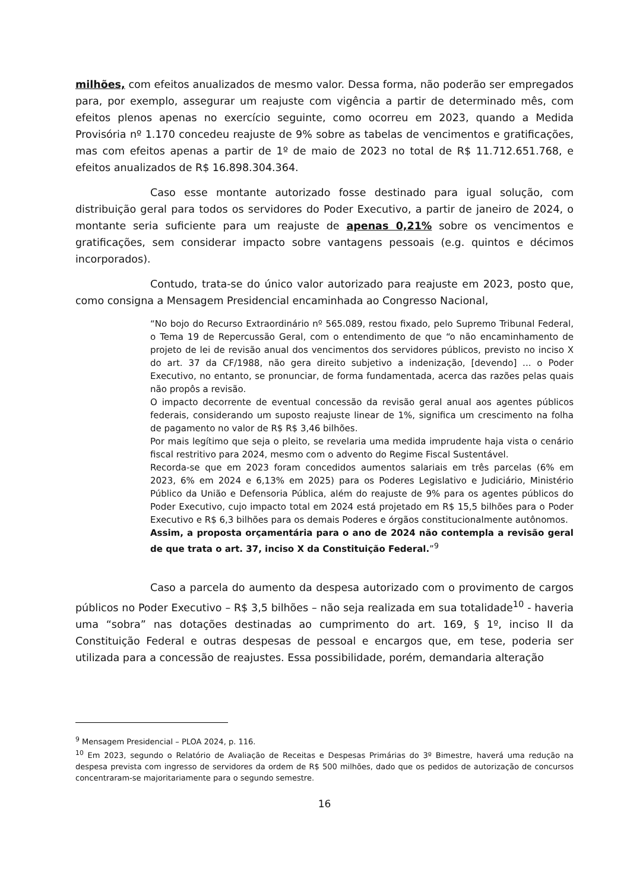milhões, com efeitos anualizados de mesmo valor. Dessa forma, não poderão ser empregados para, por exemplo, assegurar um reajuste com vigência a partir de determinado mês, com efeitos plenos apenas no exercício seguinte, como ocorreu em 2023, quando a Medida Provisória nº 1.170 concedeu reajuste de 9% sobre as tabelas de vencimentos e gratificações, mas com efeitos apenas a partir de 1º de maio de 2023 no total de R$ 11.712.651.768, e efeitos anualizados de R$ 16.898.304.364.
Caso esse montante autorizado fosse destinado para igual solução, com distribuição geral para todos os servidores do Poder Executivo, a partir de janeiro de 2024, o montante seria suficiente para um reajuste de apenas 0,21% sobre os vencimentos e gratificações, sem considerar impacto sobre vantagens pessoais (e.g. quintos e décimos incorporados).
Contudo, trata-se do único valor autorizado para reajuste em 2023, posto que, como consigna a Mensagem Presidencial encaminhada ao Congresso Nacional,
“No bojo do Recurso Extraordinário nº 565.089, restou fixado, pelo Supremo Tribunal Federal, o Tema 19 de Repercussão Geral, com o entendimento de que “o não encaminhamento de projeto de lei de revisão anual dos vencimentos dos servidores públicos, previsto no inciso X do art. 37 da CF/1988, não gera direito subjetivo a indenização, [devendo] ... o Poder Executivo, no entanto, se pronunciar, de forma fundamentada, acerca das razões pelas quais não propôs a revisão.
O impacto decorrente de eventual concessão da revisão geral anual aos agentes públicos federais, considerando um suposto reajuste linear de 1%, significa um crescimento na folha de pagamento no valor de R$ R$ 3,46 bilhões.
Por mais legítimo que seja o pleito, se revelaria uma medida imprudente haja vista o cenário fiscal restritivo para 2024, mesmo com o advento do Regime Fiscal Sustentável.
Recorda-se que em 2023 foram concedidos aumentos salariais em três parcelas (6% em 2023, 6% em 2024 e 6,13% em 2025) para os Poderes Legislativo e Judiciário, Ministério Público da União e Defensoria Pública, além do reajuste de 9% para os agentes públicos do Poder Executivo, cujo impacto total em 2024 está projetado em R$ 15,5 bilhões para o Poder Executivo e R$ 6,3 bilhões para os demais Poderes e órgãos constitucionalmente autônomos.
Assim, a proposta orçamentária para o ano de 2024 não contempla a revisão geral de que trata o art. 37, inciso X da Constituição Federal.”<sup>9</sup>
Caso a parcela do aumento da despesa autorizado com o provimento de cargos públicos no Poder Executivo – R$ 3,5 bilhões – não seja realizada em sua totalidade<sup>10</sup> - haveria uma “sobra” nas dotações destinadas ao cumprimento do art. 169, § 1º, inciso II da Constituição Federal e outras despesas de pessoal e encargos que, em tese, poderia ser utilizada para a concessão de reajustes. Essa possibilidade, porém, demandaria alteração
<sup>9</sup> Mensagem Presidencial – PLOA 2024, p. 116.
<sup>10</sup> Em 2023, segundo o Relatório de Avaliação de Receitas e Despesas Primárias do 3º Bimestre, haverá uma redução na despesa prevista com ingresso de servidores da ordem de R$ 500 milhões, dado que os pedidos de autorização de concursos concentraram-se majoritariamente para o segundo semestre.
16